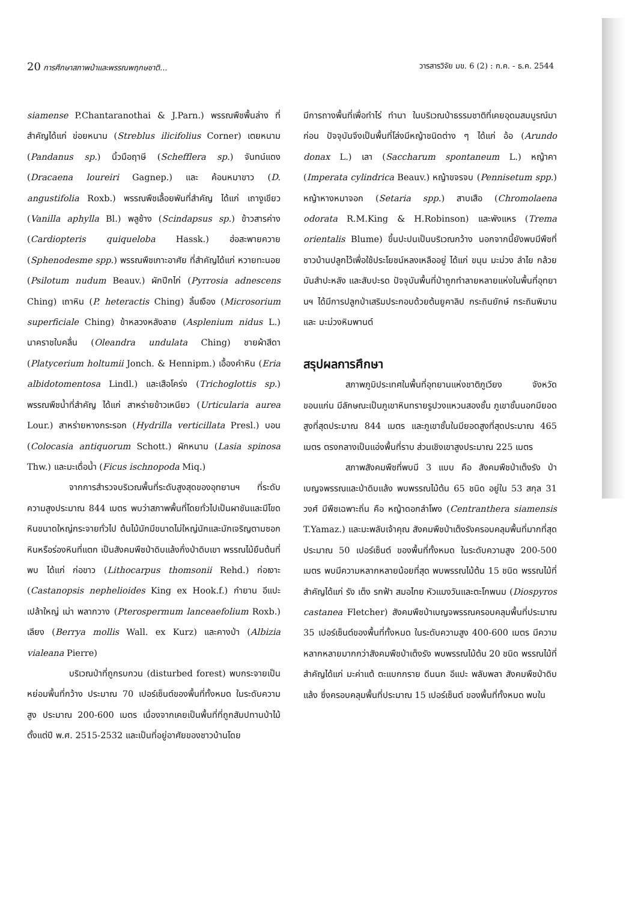20 การศึกษาสภาพป่าและพรรณพฤกษชาติ... วารสารวิจัย มข. 6 (2) : ก.ค. - ธ.ค. 2544
siamense P.Chantaranothai & J.Parn.) พรรณพืชพื้นล่าง ที่สำคัญได้แก่ ข่อยหนาม (Streblus ilicifolius Corner) เตยหนาม (Pandanus sp.) นิ้วมือฤาษี (Schefflera sp.) จันทน์แดง (Dracaena loureiri Gagnep.) และ ค้อนหมาขาว (D. angustifolia Roxb.) พรรณพืชเลื้อยพันที่สำคัญ ได้แก่ เถางูเขียว (Vanilla aphylla Bl.) พลูช้าง (Scindapsus sp.) ข้าวสารค่าง (Cardiopteris quiqueloba Hassk.) ฮ่อสะพายควาย (Sphenodesme spp.) พรรณพืชเกาะอาศัย ที่สำคัญได้แก่ หวายทะนอย (Psilotum nudum Beauv.) ผักปีกไก่ (Pyrrosia adnescens Ching) เถาหิน (P. heteractis Ching) ลิ้นเงือง (Microsorium superficiale Ching) ข้าหลวงหลังลาย (Asplenium nidus L.) นาคราชใบคลื่น (Oleandra undulata Ching) ชายผ้าสีดา (Platycerium holtumii Jonch. & Hennipm.) เอื้องคำหิน (Eria albidotomentosa Lindl.) และเสือโคร่ง (Trichoglottis sp.) พรรณพืชน้ำที่สำคัญ ได้แก่ สาหร่ายข้าวเหนียว (Urticularia aurea Lour.) สาหร่ายหางกระรอก (Hydrilla verticillata Presl.) บอน (Colocasia antiquorum Schott.) ผักหนาม (Lasia spinosa Thw.) และมะเดื่อน้ำ (Ficus ischnopoda Miq.)
จากการสำรวจบริเวณพื้นที่ระดับสูงสุดของอุทยานฯ ที่ระดับความสูงประมาณ 844 เมตร พบว่าสภาพพื้นที่โดยทั่วไปเป็นผาชันและมีโขดหินขนาดใหญ่กระจายทั่วไป ต้นไม้มักมีขนาดไม่ใหญ่นักและมักเจริญตามซอกหินหรือร่องหินที่แตก เป็นสังคมพืชป่าดิบแล้งกึ่งป่าดิบเขา พรรณไม้ยืนต้นที่พบ ได้แก่ ก่อขาว (Lithocarpus thomsonii Rehd.) ก่อเงาะ (Castanopsis nephelioides King ex Hook.f.) กำยาน อีแปะ เปล้าใหญ่ เม่า พลากวาง (Pterospermum lanceaefolium Roxb.) เลียง (Berrya mollis Wall. ex Kurz) และคางป่า (Albizia vialeana Pierre)
บริเวณป่าที่ถูกรบกวน (disturbed forest) พบกระจายเป็นหย่อมพื้นที่กว้าง ประมาณ 70 เปอร์เซ็นต์ของพื้นที่ทั้งหมด ในระดับความสูง ประมาณ 200-600 เมตร เนื่องจากเคยเป็นพื้นที่ที่ถูกสัมปทานป่าไม้ ตั้งแต่ปี พ.ศ. 2515-2532 และเป็นที่อยู่อาศัยของชาวบ้านโดย
มีการถางพื้นที่เพื่อทำไร่ ทำนา ในบริเวณป่าธรรมชาติที่เคยอุดมสมบูรณ์มาก่อน ปัจจุบันจึงเป็นพื้นที่โล่งมีหญ้าชนิดต่าง ๆ ได้แก่ อ้อ (Arundo donax L.) เลา (Saccharum spontaneum L.) หญ้าคา (Imperata cylindrica Beauv.) หญ้าขจรจบ (Pennisetum spp.) หญ้าหางหมาจอก (Setaria spp.) สาบเสือ (Chromolaena odorata R.M.King & H.Robinson) และพังแหร (Trema orientalis Blume) ขึ้นปะปนเป็นบริเวณกว้าง นอกจากนี้ยังพบมีพืชที่ชาวบ้านปลูกไว้เพื่อใช้ประโยชน์หลงเหลืออยู่ ได้แก่ ขนุน มะม่วง ลำไย กล้วย มันสำปะหลัง และสับปะรด ปัจจุบันพื้นที่ป่าถูกทำลายหลายแห่งในพื้นที่อุทยานฯ ได้มีการปลูกป่าเสริมประกอบด้วยต้นยูคาลิป กระถินยักษ์ กระถินพิมาน และ มะม่วงหิมพานต์
สรุปผลการศึกษา
สภาพภูมิประเทศในพื้นที่อุทยานแห่งชาติภูเวียง จังหวัดขอนแก่น มีลักษณะเป็นภูเขาหินทรายรูปวงแหวนสองชั้น ภูเขาชั้นนอกมียอดสูงที่สุดประมาณ 844 เมตร และภูเขาชั้นในมียอดสูงที่สุดประมาณ 465 เมตร ตรงกลางเป็นแอ่งพื้นที่ราบ ส่วนเชิงเขาสูงประมาณ 225 เมตร
สภาพสังคมพืชที่พบมี 3 แบบ คือ สังคมพืชป่าเต็งรัง ป่าเบญจพรรณและป่าดิบแล้ง พบพรรณไม้ต้น 65 ชนิด อยู่ใน 53 สกุล 31 วงศ์ มีพืชเฉพาะถิ่น คือ หญ้าดอกลำโพง (Centranthera siamensis T.Yamaz.) และมะพลับเจ้าคุณ สังคมพืชป่าเต็งรังครอบคลุมพื้นที่มากที่สุด ประมาณ 50 เปอร์เซ็นต์ ของพื้นที่ทั้งหมด ในระดับความสูง 200-500 เมตร พบมีความหลากหลายน้อยที่สุด พบพรรณไม้ต้น 15 ชนิด พรรณไม้ที่สำคัญได้แก่ รัง เต็ง รกฟ้า สมอไทย หัวแมงวันและตะโกพนม (Diospyros castanea Fletcher) สังคมพืชป่าเบญจพรรณครอบคลุมพื้นที่ประมาณ 35 เปอร์เซ็นต์ของพื้นที่ทั้งหมด ในระดับความสูง 400-600 เมตร มีความหลากหลายมากกว่าสังคมพืชป่าเต็งรัง พบพรรณไม้ต้น 20 ชนิด พรรณไม้ที่สำคัญได้แก่ มะค่าแต้ ตะแบกกราย ดีนนก อีแปะ พลับพลา สังคมพืชป่าดิบแล้ง ซึ่งครอบคลุมพื้นที่ประมาณ 15 เปอร์เซ็นต์ ของพื้นที่ทั้งหมด พบใน